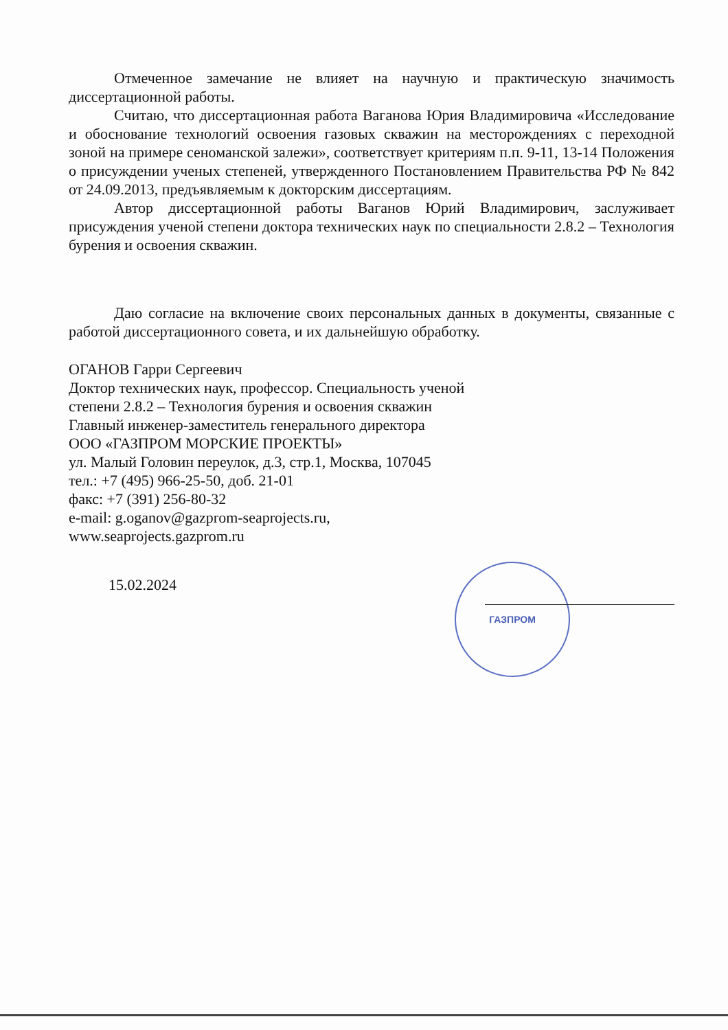Отмеченное замечание не влияет на научную и практическую значимость диссертационной работы.
Считаю, что диссертационная работа Ваганова Юрия Владимировича «Исследование и обоснование технологий освоения газовых скважин на месторождениях с переходной зоной на примере сеноманской залежи», соответствует критериям п.п. 9-11, 13-14 Положения о присуждении ученых степеней, утвержденного Постановлением Правительства РФ № 842 от 24.09.2013, предъявляемым к докторским диссертациям.
Автор диссертационной работы Ваганов Юрий Владимирович, заслуживает присуждения ученой степени доктора технических наук по специальности 2.8.2 – Технология бурения и освоения скважин.
Даю согласие на включение своих персональных данных в документы, связанные с работой диссертационного совета, и их дальнейшую обработку.
ОГАНОВ Гарри Сергеевич
Доктор технических наук, профессор. Специальность ученой степени 2.8.2 – Технология бурения и освоения скважин
Главный инженер-заместитель генерального директора
ООО «ГАЗПРОМ МОРСКИЕ ПРОЕКТЫ»
ул. Малый Головин переулок, д.3, стр.1, Москва, 107045
тел.: +7 (495) 966-25-50, доб. 21-01
факс: +7 (391) 256-80-32
e-mail: g.oganov@gazprom-seaprojects.ru,
www.seaprojects.gazprom.ru
15.02.2024
ГАЗПРОМ